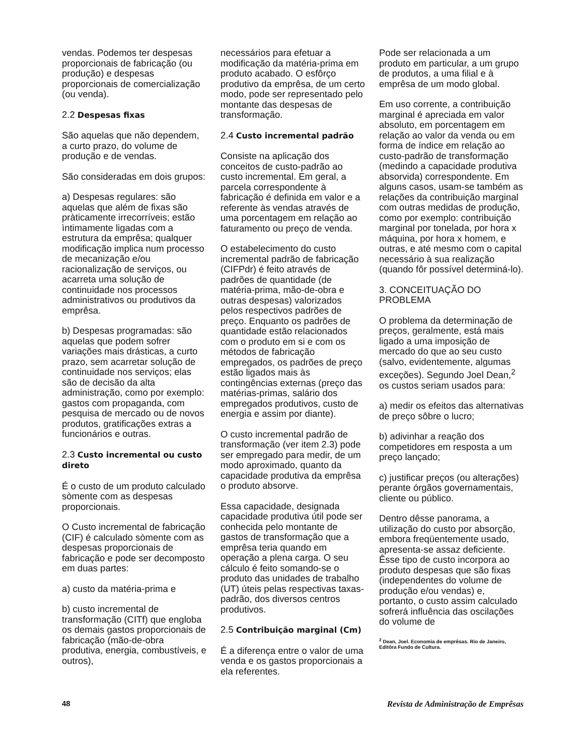vendas. Podemos ter despesas proporcionais de fabricação (ou produção) e despesas proporcionais de comercialização (ou venda).
2.2 Despesas fixas
São aquelas que não dependem, a curto prazo, do volume de produção e de vendas.
São consideradas em dois grupos:
a) Despesas regulares: são aquelas que além de fixas são pràticamente irrecorríveis; estão ìntimamente ligadas com a estrutura da emprêsa; qualquer modificação implica num processo de mecanização e/ou racionalização de serviços, ou acarreta uma solução de continuidade nos processos administrativos ou produtivos da emprêsa.
b) Despesas programadas: são aquelas que podem sofrer variações mais drásticas, a curto prazo, sem acarretar solução de continuidade nos serviços; elas são de decisão da alta administração, como por exemplo: gastos com propaganda, com pesquisa de mercado ou de novos produtos, gratificações extras a funcionários e outras.
2.3 Custo incremental ou custo direto
É o custo de um produto calculado sòmente com as despesas proporcionais.
O Custo incremental de fabricação (CIF) é calculado sòmente com as despesas proporcionais de fabricação e pode ser decomposto em duas partes:
a) custo da matéria-prima e
b) custo incremental de transformação (CITf) que engloba os demais gastos proporcionais de fabricação (mão-de-obra produtiva, energia, combustíveis, e outros),
necessários para efetuar a modificação da matéria-prima em produto acabado. O esfôrço produtivo da emprêsa, de um certo modo, pode ser representado pelo montante das despesas de transformação.
2.4 Custo incremental padrão
Consiste na aplicação dos conceitos de custo-padrão ao custo incremental. Em geral, a parcela correspondente à fabricação é definida em valor e a referente às vendas através de uma porcentagem em relação ao faturamento ou preço de venda.
O estabelecimento do custo incremental padrão de fabricação (CIFPdr) é feito através de padrões de quantidade (de matéria-prima, mão-de-obra e outras despesas) valorizados pelos respectivos padrões de preço. Enquanto os padrões de quantidade estão relacionados com o produto em si e com os métodos de fabricação empregados, os padrões de preço estão ligados mais às contingências externas (preço das matérias-primas, salário dos empregados produtivos, custo de energia e assim por diante).
O custo incremental padrão de transformação (ver item 2.3) pode ser empregado para medir, de um modo aproximado, quanto da capacidade produtiva da emprêsa o produto absorve.
Essa capacidade, designada capacidade produtiva útil pode ser conhecida pelo montante de gastos de transformação que a emprêsa teria quando em operação a plena carga. O seu cálculo é feito somando-se o produto das unidades de trabalho (UT) úteis pelas respectivas taxas-padrão, dos diversos centros produtivos.
2.5 Contribuição marginal (Cm)
É a diferença entre o valor de uma venda e os gastos proporcionais a ela referentes.
Pode ser relacionada a um produto em particular, a um grupo de produtos, a uma filial e à emprêsa de um modo global.
Em uso corrente, a contribuição marginal é apreciada em valor absoluto, em porcentagem em relação ao valor da venda ou em forma de índice em relação ao custo-padrão de transformação (medindo a capacidade produtiva absorvida) correspondente. Em alguns casos, usam-se também as relações da contribuição marginal com outras medidas de produção, como por exemplo: contribuição marginal por tonelada, por hora x máquina, por hora x homem, e outras, e até mesmo com o capital necessário à sua realização (quando fôr possível determiná-lo).
3. CONCEITUAÇÃO DO PROBLEMA
O problema da determinação de preços, geralmente, está mais ligado a uma imposição de mercado do que ao seu custo (salvo, evidentemente, algumas exceções). Segundo Joel Dean,<sup>2</sup> os custos seriam usados para:
a) medir os efeitos das alternativas de preço sôbre o lucro;
b) adivinhar a reação dos competidores em resposta a um preço lançado;
c) justificar preços (ou alterações) perante órgãos governamentais, cliente ou público.
Dentro dêsse panorama, a utilização do custo por absorção, embora freqüentemente usado, apresenta-se assaz deficiente. Êsse tipo de custo incorpora ao produto despesas que são fixas (independentes do volume de produção e/ou vendas) e, portanto, o custo assim calculado sofrerá influência das oscilações do volume de
<sup>2</sup> Dean, Joel. Economia de emprêsas. Rio de Janeiro, Editôra Fundo de Cultura.
48 Revista de Administração de Emprêsas